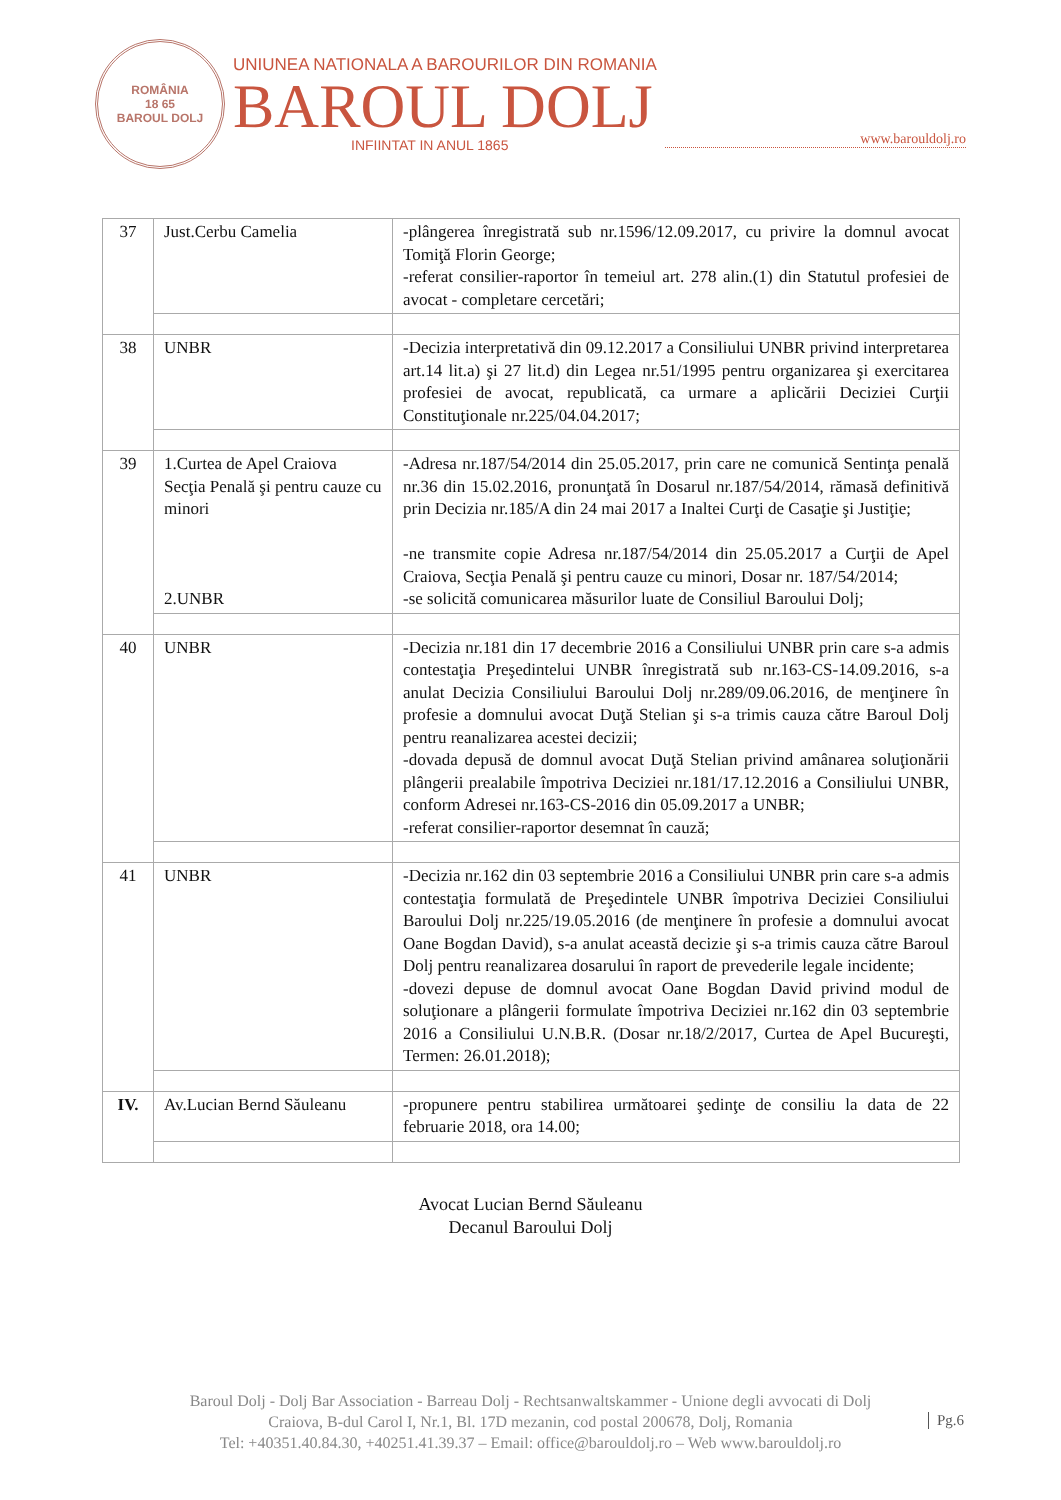ROMÂNIA
18 65
BAROUL DOLJ
UNIUNEA NATIONALA A BAROURILOR DIN ROMANIA
BAROUL DOLJ
INFIINTAT IN ANUL 1865
www.barouldolj.ro
| 37 | Just.Cerbu Camelia | -plângerea înregistrată sub nr.1596/12.09.2017, cu privire la domnul avocat Tomiţă Florin George; -referat consilier-raportor în temeiul art. 278 alin.(1) din Statutul profesiei de avocat - completare cercetări; |
| 38 | UNBR | -Decizia interpretativă din 09.12.2017 a Consiliului UNBR privind interpretarea art.14 lit.a) şi 27 lit.d) din Legea nr.51/1995 pentru organizarea şi exercitarea profesiei de avocat, republicată, ca urmare a aplicării Deciziei Curţii Constituţionale nr.225/04.04.2017; |
| 39 | 1.Curtea de Apel Craiova Secţia Penală şi pentru cauze cu minori 2.UNBR | -Adresa nr.187/54/2014 din 25.05.2017, prin care ne comunică Sentinţa penală nr.36 din 15.02.2016, pronunţată în Dosarul nr.187/54/2014, rămasă definitivă prin Decizia nr.185/A din 24 mai 2017 a Inaltei Curţi de Casaţie şi Justiţie; -ne transmite copie Adresa nr.187/54/2014 din 25.05.2017 a Curţii de Apel Craiova, Secţia Penală şi pentru cauze cu minori, Dosar nr. 187/54/2014; -se solicită comunicarea măsurilor luate de Consiliul Baroului Dolj; |
| 40 | UNBR | -Decizia nr.181 din 17 decembrie 2016 a Consiliului UNBR prin care s-a admis contestaţia Preşedintelui UNBR înregistrată sub nr.163-CS-14.09.2016, s-a anulat Decizia Consiliului Baroului Dolj nr.289/09.06.2016, de menţinere în profesie a domnului avocat Duţă Stelian şi s-a trimis cauza către Baroul Dolj pentru reanalizarea acestei decizii; -dovada depusă de domnul avocat Duţă Stelian privind amânarea soluţionării plângerii prealabile împotriva Deciziei nr.181/17.12.2016 a Consiliului UNBR, conform Adresei nr.163-CS-2016 din 05.09.2017 a UNBR; -referat consilier-raportor desemnat în cauză; |
| 41 | UNBR | -Decizia nr.162 din 03 septembrie 2016 a Consiliului UNBR prin care s-a admis contestaţia formulată de Preşedintele UNBR împotriva Deciziei Consiliului Baroului Dolj nr.225/19.05.2016 (de menţinere în profesie a domnului avocat Oane Bogdan David), s-a anulat această decizie şi s-a trimis cauza către Baroul Dolj pentru reanalizarea dosarului în raport de prevederile legale incidente; -dovezi depuse de domnul avocat Oane Bogdan David privind modul de soluţionare a plângerii formulate împotriva Deciziei nr.162 din 03 septembrie 2016 a Consiliului U.N.B.R. (Dosar nr.18/2/2017, Curtea de Apel Bucureşti, Termen: 26.01.2018); |
| IV. | Av.Lucian Bernd Săuleanu | -propunere pentru stabilirea următoarei şedinţe de consiliu la data de 22 februarie 2018, ora 14.00; |
Avocat Lucian Bernd Săuleanu
Decanul Baroului Dolj
Baroul Dolj - Dolj Bar Association - Barreau Dolj - Rechtsanwaltskammer - Unione degli avvocati di Dolj
Craiova, B-dul Carol I, Nr.1, Bl. 17D mezanin, cod postal 200678, Dolj, Romania
Tel: +40351.40.84.30, +40251.41.39.37 – Email: office@barouldolj.ro – Web www.barouldolj.ro
Pg.6